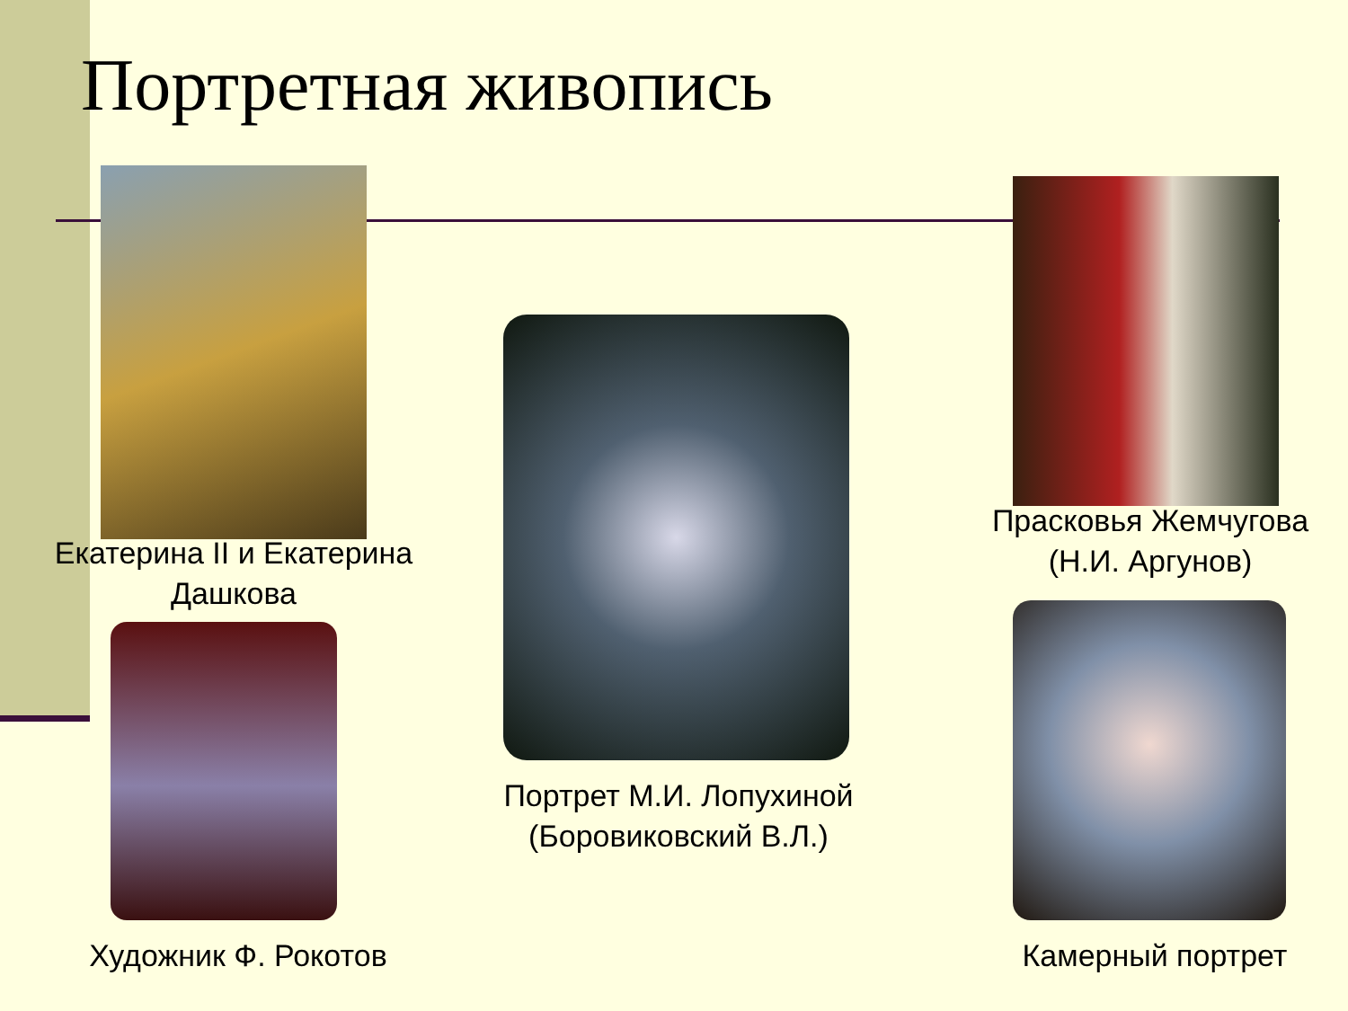Портретная живопись
Екатерина II и Екатерина Дашкова
Художник Ф. Рокотов
Портрет М.И. Лопухиной (Боровиковский В.Л.)
Прасковья Жемчугова (Н.И. Аргунов)
Камерный портрет